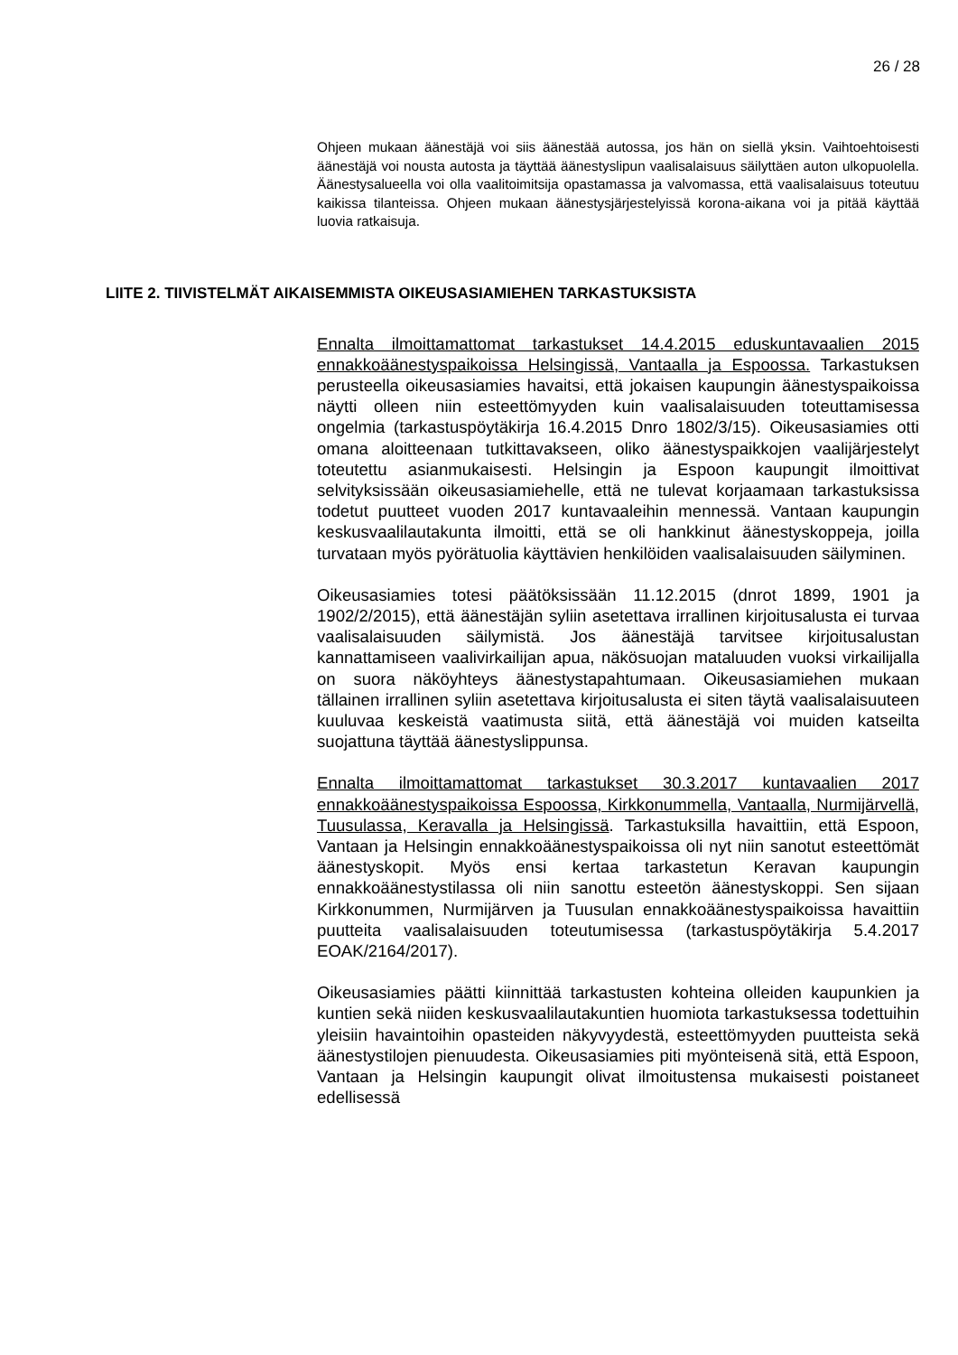26 / 28
Ohjeen mukaan äänestäjä voi siis äänestää autossa, jos hän on siellä yksin. Vaihtoehtoisesti äänestäjä voi nousta autosta ja täyttää äänestyslipun vaalisalaisuus säilyttäen auton ulkopuolella. Äänestysalueella voi olla vaalitoimitsija opastamassa ja valvomassa, että vaalisalaisuus toteutuu kaikissa tilanteissa. Ohjeen mukaan äänestysjärjestelyissä korona-aikana voi ja pitää käyttää luovia ratkaisuja.
LIITE 2. TIIVISTELMÄT AIKAISEMMISTA OIKEUSASIAMIEHEN TARKASTUKSISTA
Ennalta ilmoittamattomat tarkastukset 14.4.2015 eduskuntavaalien 2015 ennakkoäänestyspaikoissa Helsingissä, Vantaalla ja Espoossa. Tarkastuksen perusteella oikeusasiamies havaitsi, että jokaisen kaupungin äänestyspaikoissa näytti olleen niin esteettömyyden kuin vaalisalaisuuden toteuttamisessa ongelmia (tarkastuspöytäkirja 16.4.2015 Dnro 1802/3/15). Oikeusasiamies otti omana aloitteenaan tutkittavakseen, oliko äänestyspaikkojen vaalijärjestelyt toteutettu asianmukaisesti. Helsingin ja Espoon kaupungit ilmoittivat selvityksissään oikeusasiamiehelle, että ne tulevat korjaamaan tarkastuksissa todetut puutteet vuoden 2017 kuntavaaleihin mennessä. Vantaan kaupungin keskusvaalilautakunta ilmoitti, että se oli hankkinut äänestyskoppeja, joilla turvataan myös pyörätuolia käyttävien henkilöiden vaalisalaisuuden säilyminen.
Oikeusasiamies totesi päätöksissään 11.12.2015 (dnrot 1899, 1901 ja 1902/2/2015), että äänestäjän syliin asetettava irrallinen kirjoitusalusta ei turvaa vaalisalaisuuden säilymistä. Jos äänestäjä tarvitsee kirjoitusalustan kannattamiseen vaalivirkailijan apua, näkösuojan mataluuden vuoksi virkailijalla on suora näköyhteys äänestystapahtumaan. Oikeusasiamiehen mukaan tällainen irrallinen syliin asetettava kirjoitusalusta ei siten täytä vaalisalaisuuteen kuuluvaa keskeistä vaatimusta siitä, että äänestäjä voi muiden katseilta suojattuna täyttää äänestyslippunsa.
Ennalta ilmoittamattomat tarkastukset 30.3.2017 kuntavaalien 2017 ennakkoäänestyspaikoissa Espoossa, Kirkkonummella, Vantaalla, Nurmijärvellä, Tuusulassa, Keravalla ja Helsingissä. Tarkastuksilla havaittiin, että Espoon, Vantaan ja Helsingin ennakkoäänestyspaikoissa oli nyt niin sanotut esteettömät äänestyskopit. Myös ensi kertaa tarkastetun Keravan kaupungin ennakkoäänestystilassa oli niin sanottu esteetön äänestyskoppi. Sen sijaan Kirkkonummen, Nurmijärven ja Tuusulan ennakkoäänestyspaikoissa havaittiin puutteita vaalisalaisuuden toteutumisessa (tarkastuspöytäkirja 5.4.2017 EOAK/2164/2017).
Oikeusasiamies päätti kiinnittää tarkastusten kohteina olleiden kaupunkien ja kuntien sekä niiden keskusvaalilautakuntien huomiota tarkastuksessa todettuihin yleisiin havaintoihin opasteiden näkyvyydestä, esteettömyyden puutteista sekä äänestystilojen pienuudesta. Oikeusasiamies piti myönteisenä sitä, että Espoon, Vantaan ja Helsingin kaupungit olivat ilmoitustensa mukaisesti poistaneet edellisessä